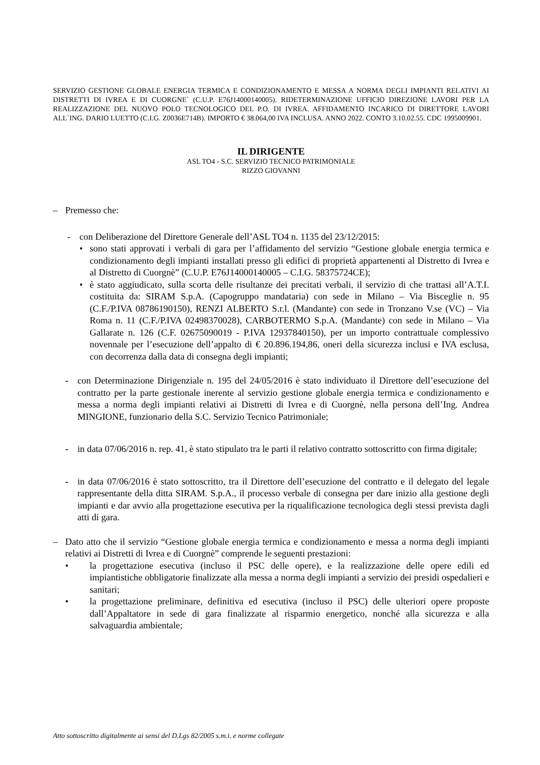SERVIZIO GESTIONE GLOBALE ENERGIA TERMICA E CONDIZIONAMENTO E MESSA A NORMA DEGLI IMPIANTI RELATIVI AI DISTRETTI DI IVREA E DI CUORGNE` (C.U.P. E76J14000140005). RIDETERMINAZIONE UFFICIO DIREZIONE LAVORI PER LA REALIZZAZIONE DEL NUOVO POLO TECNOLOGICO DEL P.O. DI IVREA. AFFIDAMENTO INCARICO DI DIRETTORE LAVORI ALL`ING. DARIO LUETTO (C.I.G. Z0036E714B). IMPORTO € 38.064,00 IVA INCLUSA. ANNO 2022. CONTO 3.10.02.55. CDC 1995009901.
IL DIRIGENTE
ASL TO4 - S.C. SERVIZIO TECNICO PATRIMONIALE
RIZZO GIOVANNI
– Premesso che:
- con Deliberazione del Direttore Generale dell’ASL TO4 n. 1135 del 23/12/2015:
• sono stati approvati i verbali di gara per l’affidamento del servizio “Gestione globale energia termica e condizionamento degli impianti installati presso gli edifici di proprietà appartenenti al Distretto di Ivrea e al Distretto di Cuorgnè” (C.U.P. E76J14000140005 – C.I.G. 58375724CE);
• è stato aggiudicato, sulla scorta delle risultanze dei precitati verbali, il servizio di che trattasi all’A.T.I. costituita da: SIRAM S.p.A. (Capogruppo mandataria) con sede in Milano – Via Bisceglie n. 95 (C.F./P.IVA 08786190150), RENZI ALBERTO S.r.l. (Mandante) con sede in Tronzano V.se (VC) – Via Roma n. 11 (C.F./P.IVA 02498370028), CARBOTERMO S.p.A. (Mandante) con sede in Milano – Via Gallarate n. 126 (C.F. 02675090019 - P.IVA 12937840150), per un importo contrattuale complessivo novennale per l’esecuzione dell’appalto di € 20.896.194,86, oneri della sicurezza inclusi e IVA esclusa, con decorrenza dalla data di consegna degli impianti;
- con Determinazione Dirigenziale n. 195 del 24/05/2016 è stato individuato il Direttore dell’esecuzione del contratto per la parte gestionale inerente al servizio gestione globale energia termica e condizionamento e messa a norma degli impianti relativi ai Distretti di Ivrea e di Cuorgnè, nella persona dell’Ing. Andrea MINGIONE, funzionario della S.C. Servizio Tecnico Patrimoniale;
- in data 07/06/2016 n. rep. 41, è stato stipulato tra le parti il relativo contratto sottoscritto con firma digitale;
- in data 07/06/2016 è stato sottoscritto, tra il Direttore dell’esecuzione del contratto e il delegato del legale rappresentante della ditta SIRAM. S.p.A., il processo verbale di consegna per dare inizio alla gestione degli impianti e dar avvio alla progettazione esecutiva per la riqualificazione tecnologica degli stessi prevista dagli atti di gara.
– Dato atto che il servizio “Gestione globale energia termica e condizionamento e messa a norma degli impianti relativi ai Distretti di Ivrea e di Cuorgnè” comprende le seguenti prestazioni:
• la progettazione esecutiva (incluso il PSC delle opere), e la realizzazione delle opere edili ed impiantistiche obbligatorie finalizzate alla messa a norma degli impianti a servizio dei presidi ospedalieri e sanitari;
• la progettazione preliminare, definitiva ed esecutiva (incluso il PSC) delle ulteriori opere proposte dall’Appaltatore in sede di gara finalizzate al risparmio energetico, nonché alla sicurezza e alla salvaguardia ambientale;
Atto sottoscritto digitalmente ai sensi del D.Lgs 82/2005 s.m.i. e norme collegate